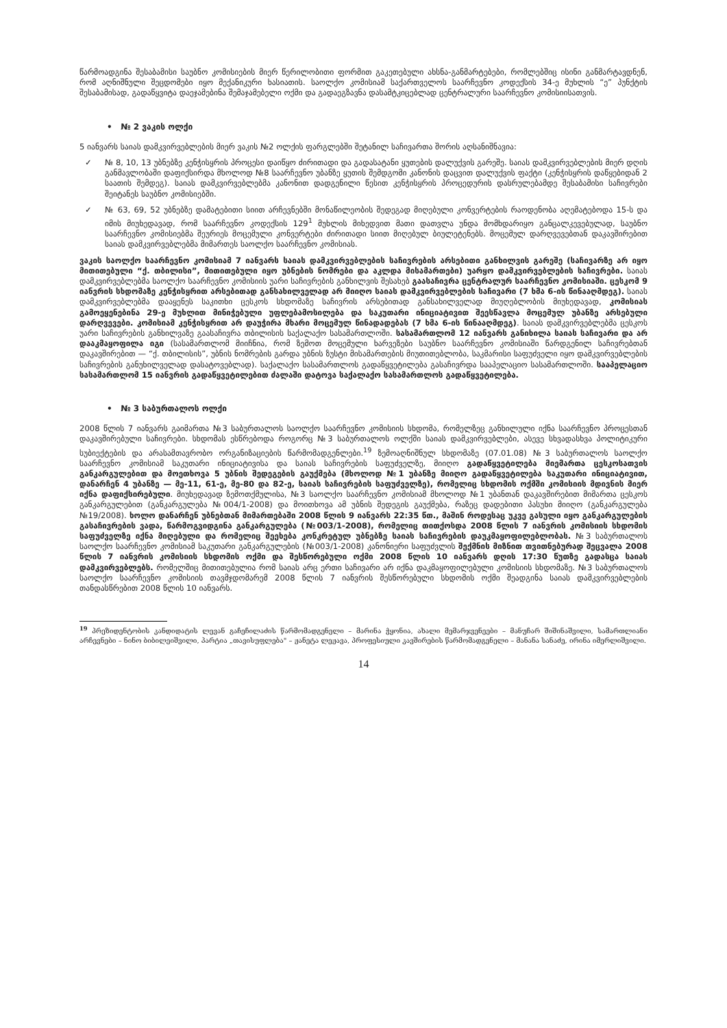წარმოადგინა შესაბამისი საუბნო კომისიების მიერ წერილობითი ფორმით გაკეთებული ახსნა-განმარტებები, რომლებშიც ისინი განმარტავდნენ, რომ აღნიშნული შეცდომები იყო მექანიკური ხასიათის. საოლქო კომისიამ საქართველოს საარჩევნო კოდექსის 34-ე მუხლის “ე” პუნქტის შესაბამისად, გადაწყვიტა დაეჯამებინა შემაჯამებელი ოქმი და გადაეგზავნა დასამტკიცებლად ცენტრალური საარჩევნო კომისიისათვის.
• № 2 ვაკის ოლქი
5 იანვარს საიას დამკვირვებლების მიერ ვაკის №2 ოლქის ფარგლებში შეტანილ საჩივართა შორის აღსანიშნავია:
✓ № 8, 10, 13 უბნებზე კენჭისყრის პროცესი დაიწყო ძირითადი და გადასატანი ყუთების დალუქვის გარეშე. საიას დამკვირვებლების მიერ დღის განმავლობაში დაფიქსირდა მხოლოდ №8 საარჩევნო უბანზე ყუთის შემდგომი კანონის დაცვით დალუქვის ფაქტი (კენჭისყრის დაწყებიდან 2 საათის შემდეგ). საიას დამკვირვებლებმა კანონით დადგენილი წესით კენჭისყრის პროცედურის დასრულებამდე შესაბამისი საჩივრები შეიტანეს საუბნო კომისიებში.
✓ № 63, 69, 52 უბნებზე დამატებითი სიით არჩევნებში მონაწილეობის შედეგად მიღებული კონვერტების რაოდენობა აღემატებოდა 15-ს და იმის მიუხედავად, რომ საარჩევნო კოდექსის 129<sup>1</sup> მუხლის მიხედვით მათი დათვლა უნდა მომხდარიყო განცალკევებულად, საუბნო საარჩევნო კომისიებმა შეურიეს მოცემული კონვერტები ძირითადი სიით მიღებულ ბიულეტენებს. მოცემულ დარღვევებთან დაკავშირებით საიას დამკვირვებლებმა მიმართეს საოლქო საარჩევნო კომისიას.
ვაკის საოლქო საარჩევნო კომისიამ 7 იანვარს საიას დამკვირვებლების საჩივრების არსებითი განხილვის გარეშე (საჩივარზე არ იყო მითითებული “ქ. თბილისი”, მითითებული იყო უბნების ნომრები და აკლდა მისამართები) უარყო დამკვირვებლების საჩივრები. საიას დამკვირვებლებმა საოლქო საარჩევნო კომისიის უარი საჩივრების განხილვის შესახებ გაასაჩივრა ცენტრალურ საარჩევნო კომისიაში. ცესკომ 9 იანვრის სხდომაზე კენჭისყრით არსებითად განსახილველად არ მიიღო საიას დამკვირვებლების საჩივარი (7 ხმა 6-ის წინააღმდეგ). საიას დამკვირვებლებმა დააყენეს საკითხი ცესკოს სხდომაზე საჩივრის არსებითად განსახილველად მიუღებლობის მიუხედავად, კომისიას გამოეყენებინა 29-ე მუხლით მინიჭებული უფლებამოსილება და საკუთარი ინიციატივით შეესწავლა მოცემულ უბანზე არსებული დარღვევები. კომისიამ კენჭისყრით არ დაუჭირა მხარი მოცემულ წინადადებას (7 ხმა 6-ის წინააღმდეგ). საიას დამკვირვებლებმა ცესკოს უარი საჩივრების განხილვაზე გაასაჩივრა თბილისის საქალაქო სასამართლოში. სასამართლომ 12 იანვარს განიხილა საიას საჩივარი და არ დააკმაყოფილა იგი (სასამართლომ მიიჩნია, რომ ზემოთ მოცემული ხარვეზები საუბნო საარჩევნო კომისიაში წარდგენილ საჩივრებთან დაკავშირებით — “ქ. თბილისის”, უბნის ნომრების გარდა უბნის ზუსტი მისამართების მიუთითებლობა, საკმარისი საფუძველი იყო დამკვირვებლების საჩივრების განუხილველად დასატოვებლად). საქალაქო სასამართლოს გადაწყვეტილება გასაჩივრდა სააპელაციო სასამართლოში. სააპელაციო სასამართლომ 15 იანვრის გადაწყვეტილებით ძალაში დატოვა საქალაქო სასამართლოს გადაწყვეტილება.
• № 3 საბურთალოს ოლქი
2008 წლის 7 იანვარს გაიმართა №3 საბურთალოს საოლქო საარჩევნო კომისიის სხდომა, რომელზეც განხილული იქნა საარჩევნო პროცესთან დაკავშირებული საჩივრები. სხდომას ესწრებოდა როგორც №3 საბურთალოს ოლქში საიას დამკვირვებლები, ასევე სხვადასხვა პოლიტიკური სუბიექტების და არასამთავრობო ორგანიზაციების წარმომადგენლები.<sup>19</sup> ზემოაღნიშნულ სხდომაზე (07.01.08) №3 საბურთალოს საოლქო საარჩევნო კომისიამ საკუთარი ინიციატივისა და საიას საჩივრების საფუძველზე, მიიღო გადაწყვეტილება მიემართა ცესკოსათვის განკარგულებით და მოეთხოვა 5 უბნის შედეგების გაუქმება (მხოლოდ №1 უბანზე მიიღო გადაწყვეტილება საკუთარი ინიციატივით, დანარჩენ 4 უბანზე — მე-11, 61-ე, მე-80 და 82-ე, საიას საჩივრების საფუძველზე), რომელიც სხდომის ოქმში კომისიის მდივნის მიერ იქნა დაფიქსირებული. მიუხედავად ზემოთქმულისა, №3 საოლქო საარჩევნო კომისიამ მხოლოდ №1 უბანთან დაკავშირებით მიმართა ცესკოს განკარგულებით (განკარგულება №004/1-2008) და მოითხოვა ამ უბნის შედეგის გაუქმება, რაზეც დადებითი პასუხი მიიღო (განკარგულება №19/2008). ხოლო დანარჩენ უბნებთან მიმართებაში 2008 წლის 9 იანვარს 22:35 წთ., მაშინ როდესაც უკვე გასული იყო განკარგულების გასაჩივრების ვადა, წარმოგვიდგინა განკარგულება (№003/1-2008), რომელიც თითქოსდა 2008 წლის 7 იანვრის კომისიის სხდომის საფუძველზე იქნა მიღებული და რომელიც შეეხება კონკრეტულ უბნებზე საიას საჩივრების დაუკმაყოფილებლობას. №3 საბურთალოს საოლქო საარჩევნო კომისიამ საკუთარი განკარგულების (№003/1-2008) კანონიერი საფუძვლის შექმნის მიზნით თვითნებურად შეცვალა 2008 წლის 7 იანვრის კომისიის სხდომის ოქმი და შესწორებული ოქმი 2008 წლის 10 იანვარს დღის 17:30 წუთზე გადასცა საიას დამკვირვებლებს. რომელშიც მითითებულია რომ საიას არც ერთი საჩივარი არ იქნა დაკმაყოფილებული კომისიის სხდომაზე. №3 საბურთალოს საოლქო საარჩევნო კომისიის თავმჯდომარემ 2008 წლის 7 იანვრის შესწორებული სხდომის ოქმი შეადგინა საიას დამკვირვებლების თანდასწრებით 2008 წლის 10 იანვარს.
<sup>19</sup> პრეზიდენტობის კანდიდატის ლევან გაჩეჩილაძის წარმომადგენელი – მარინა ჭყონია, ახალი მემარჯვენეები – მანუჩარ შიშინაშვილი, სამართლიანი არჩევნები – ნინო ბიბილეიშვილი, პარტია „თავისუფლება" – ჟანეტა ლეჟავა, პროფესიული კავშირების წარმომადგენელი – მანანა სანაძე, ირინა იმერლიშვილი.
14